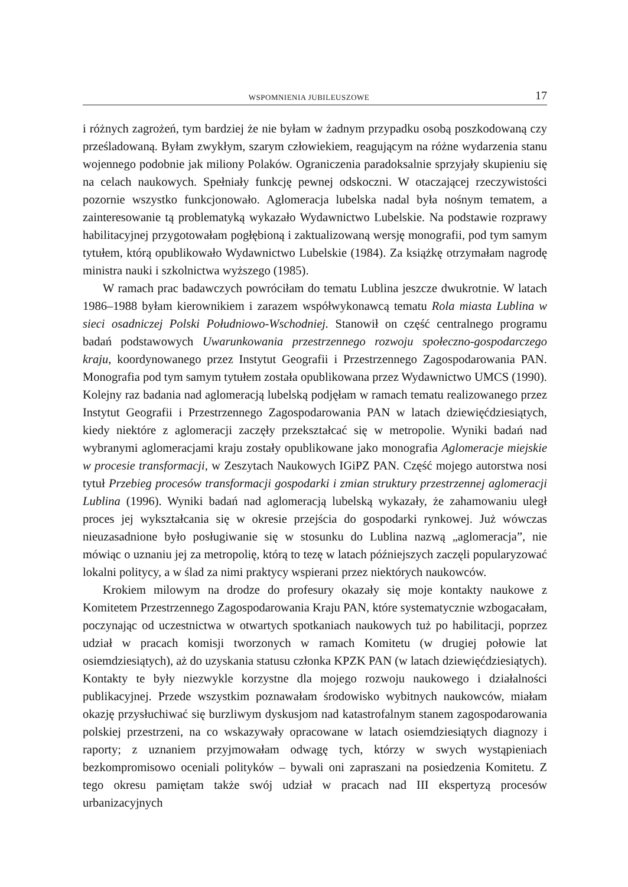WSPOMNIENIA JUBILEUSZOWE 17
i różnych zagrożeń, tym bardziej że nie byłam w żadnym przypadku osobą poszkodowaną czy prześladowaną. Byłam zwykłym, szarym człowiekiem, reagującym na różne wydarzenia stanu wojennego podobnie jak miliony Polaków. Ograniczenia paradoksalnie sprzyjały skupieniu się na celach naukowych. Spełniały funkcję pewnej odskoczni. W otaczającej rzeczywistości pozornie wszystko funkcjonowało. Aglomeracja lubelska nadal była nośnym tematem, a zainteresowanie tą problematyką wykazało Wydawnictwo Lubelskie. Na podstawie rozprawy habilitacyjnej przygotowałam pogłębioną i zaktualizowaną wersję monografii, pod tym samym tytułem, którą opublikowało Wydawnictwo Lubelskie (1984). Za książkę otrzymałam nagrodę ministra nauki i szkolnictwa wyższego (1985).
W ramach prac badawczych powróciłam do tematu Lublina jeszcze dwukrotnie. W latach 1986–1988 byłam kierownikiem i zarazem współwykonawcą tematu Rola miasta Lublina w sieci osadniczej Polski Południowo-Wschodniej. Stanowił on część centralnego programu badań podstawowych Uwarunkowania przestrzennego rozwoju społeczno-gospodarczego kraju, koordynowanego przez Instytut Geografii i Przestrzennego Zagospodarowania PAN. Monografia pod tym samym tytułem została opublikowana przez Wydawnictwo UMCS (1990). Kolejny raz badania nad aglomeracją lubelską podjęłam w ramach tematu realizowanego przez Instytut Geografii i Przestrzennego Zagospodarowania PAN w latach dziewięćdziesiątych, kiedy niektóre z aglomeracji zaczęły przekształcać się w metropolie. Wyniki badań nad wybranymi aglomeracjami kraju zostały opublikowane jako monografia Aglomeracje miejskie w procesie transformacji, w Zeszytach Naukowych IGiPZ PAN. Część mojego autorstwa nosi tytuł Przebieg procesów transformacji gospodarki i zmian struktury przestrzennej aglomeracji Lublina (1996). Wyniki badań nad aglomeracją lubelską wykazały, że zahamowaniu uległ proces jej wykształcania się w okresie przejścia do gospodarki rynkowej. Już wówczas nieuzasadnione było posługiwanie się w stosunku do Lublina nazwą „aglomeracja”, nie mówiąc o uznaniu jej za metropolię, którą to tezę w latach późniejszych zaczęli popularyzować lokalni politycy, a w ślad za nimi praktycy wspierani przez niektórych naukowców.
Krokiem milowym na drodze do profesury okazały się moje kontakty naukowe z Komitetem Przestrzennego Zagospodarowania Kraju PAN, które systematycznie wzbogacałam, poczynając od uczestnictwa w otwartych spotkaniach naukowych tuż po habilitacji, poprzez udział w pracach komisji tworzonych w ramach Komitetu (w drugiej połowie lat osiemdziesiątych), aż do uzyskania statusu członka KPZK PAN (w latach dziewięćdziesiątych). Kontakty te były niezwykle korzystne dla mojego rozwoju naukowego i działalności publikacyjnej. Przede wszystkim poznawałam środowisko wybitnych naukowców, miałam okazję przysłuchiwać się burzliwym dyskusjom nad katastrofalnym stanem zagospodarowania polskiej przestrzeni, na co wskazywały opracowane w latach osiemdziesiątych diagnozy i raporty; z uznaniem przyjmowałam odwagę tych, którzy w swych wystąpieniach bezkompromisowo oceniali polityków – bywali oni zapraszani na posiedzenia Komitetu. Z tego okresu pamiętam także swój udział w pracach nad III ekspertyzą procesów urbanizacyjnych